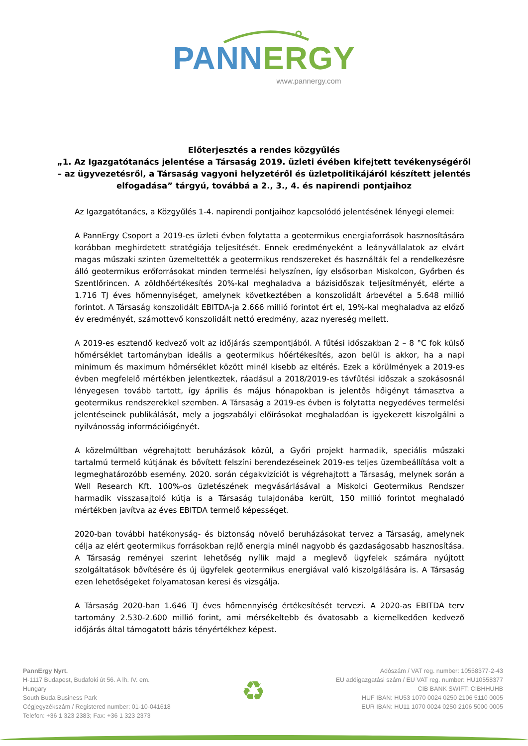PANN ERGY
www.pannergy.com
Előterjesztés a rendes közgyűlés
„1. Az Igazgatótanács jelentése a Társaság 2019. üzleti évében kifejtett tevékenységéről – az ügyvezetésről, a Társaság vagyoni helyzetéről és üzletpolitikájáról készített jelentés elfogadása” tárgyú, továbbá a 2., 3., 4. és napirendi pontjaihoz
Az Igazgatótanács, a Közgyűlés 1-4. napirendi pontjaihoz kapcsolódó jelentésének lényegi elemei:
A PannErgy Csoport a 2019-es üzleti évben folytatta a geotermikus energiaforrások hasznosítására korábban meghirdetett stratégiája teljesítését. Ennek eredményeként a leányvállalatok az elvárt magas műszaki szinten üzemeltették a geotermikus rendszereket és használták fel a rendelkezésre álló geotermikus erőforrásokat minden termelési helyszínen, így elsősorban Miskolcon, Győrben és Szentlőrincen. A zöldhőértékesítés 20%-kal meghaladva a bázisidőszak teljesítményét, elérte a 1.716 TJ éves hőmennyiséget, amelynek következtében a konszolidált árbevétel a 5.648 millió forintot. A Társaság konszolidált EBITDA-ja 2.666 millió forintot ért el, 19%-kal meghaladva az előző év eredményét, számottevő konszolidált nettó eredmény, azaz nyereség mellett.
A 2019-es esztendő kedvező volt az időjárás szempontjából. A fűtési időszakban 2 – 8 °C fok külső hőmérséklet tartományban ideális a geotermikus hőértékesítés, azon belül is akkor, ha a napi minimum és maximum hőmérséklet között minél kisebb az eltérés. Ezek a körülmények a 2019-es évben megfelelő mértékben jelentkeztek, ráadásul a 2018/2019-es távfűtési időszak a szokásosnál lényegesen tovább tartott, így április és május hónapokban is jelentős hőigényt támasztva a geotermikus rendszerekkel szemben. A Társaság a 2019-es évben is folytatta negyedéves termelési jelentéseinek publikálását, mely a jogszabályi előírásokat meghaladóan is igyekezett kiszolgálni a nyilvánosság információigényét.
A közelmúltban végrehajtott beruházások közül, a Győri projekt harmadik, speciális műszaki tartalmú termelő kútjának és bővített felszíni berendezéseinek 2019-es teljes üzembeállítása volt a legmeghatározóbb esemény. 2020. során cégakvizíciót is végrehajtott a Társaság, melynek során a Well Research Kft. 100%-os üzletészének megvásárlásával a Miskolci Geotermikus Rendszer harmadik visszasajtoló kútja is a Társaság tulajdonába került, 150 millió forintot meghaladó mértékben javítva az éves EBITDA termelő képességet.
2020-ban további hatékonyság- és biztonság növelő beruházásokat tervez a Társaság, amelynek célja az elért geotermikus forrásokban rejlő energia minél nagyobb és gazdaságosabb hasznosítása. A Társaság reményei szerint lehetőség nyílik majd a meglevő ügyfelek számára nyújtott szolgáltatások bővítésére és új ügyfelek geotermikus energiával való kiszolgálására is. A Társaság ezen lehetőségeket folyamatosan keresi és vizsgálja.
A Társaság 2020-ban 1.646 TJ éves hőmennyiség értékesítését tervezi. A 2020-as EBITDA terv tartomány 2.530-2.600 millió forint, ami mérsékeltebb és óvatosabb a kiemelkedően kedvező időjárás által támogatott bázis tényértékhez képest.
PannErgy Nyrt.
H-1117 Budapest, Budafoki út 56. A lh. IV. em.
Hungary
South Buda Business Park
Cégjegyzékszám / Registered number: 01-10-041618
Telefon: +36 1 323 2383; Fax: +36 1 323 2373
♻
Adószám / VAT reg. number: 10558377-2-43
EU adóigazgatási szám / EU VAT reg. number: HU10558377
CIB BANK SWIFT: CIBHHUHB
HUF IBAN: HU53 1070 0024 0250 2106 5110 0005
EUR IBAN: HU11 1070 0024 0250 2106 5000 0005